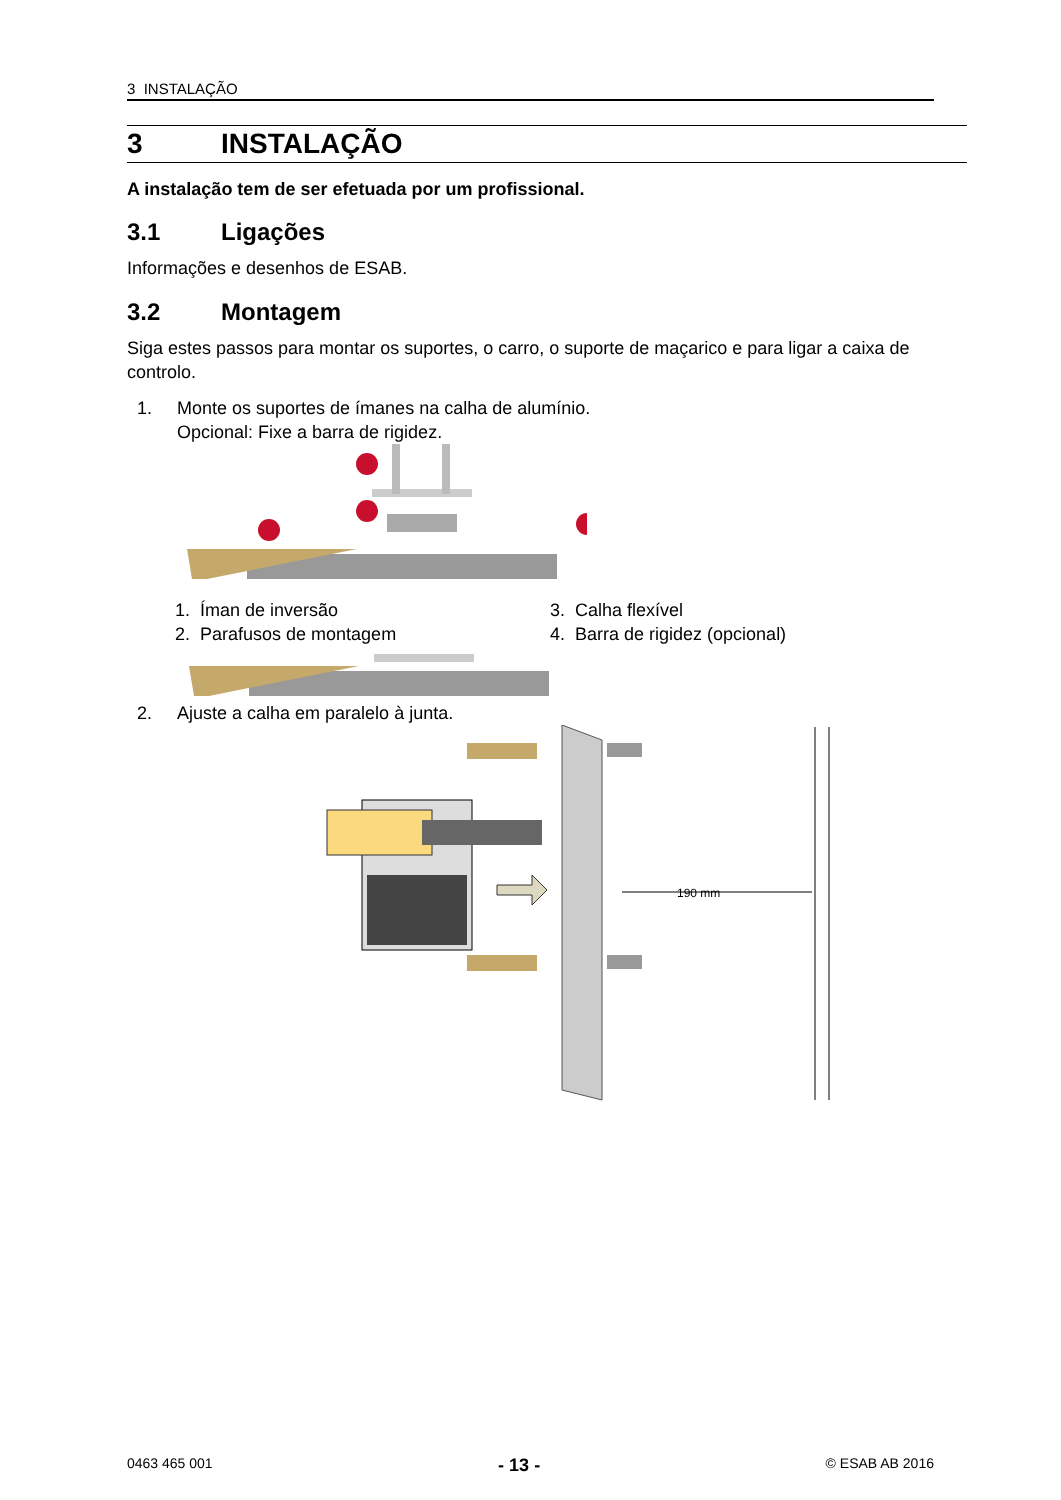3 INSTALAÇÃO
3 INSTALAÇÃO
A instalação tem de ser efetuada por um profissional.
3.1 Ligações
Informações e desenhos de ESAB.
3.2 Montagem
Siga estes passos para montar os suportes, o carro, o suporte de maçarico e para ligar a caixa de controlo.
1. Monte os suportes de ímanes na calha de alumínio.
Opcional: Fixe a barra de rigidez.
1. Íman de inversão
3. Calha flexível
2. Parafusos de montagem
4. Barra de rigidez (opcional)
2. Ajuste a calha em paralelo à junta.
190 mm
0463 465 001 - 13 - © ESAB AB 2016